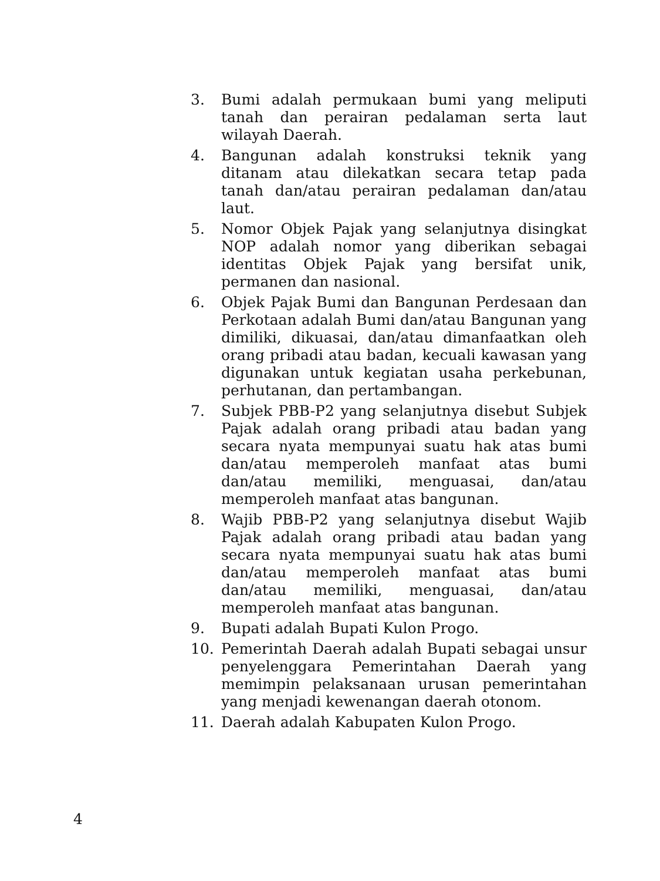3. Bumi adalah permukaan bumi yang meliputi tanah dan perairan pedalaman serta laut wilayah Daerah.
4. Bangunan adalah konstruksi teknik yang ditanam atau dilekatkan secara tetap pada tanah dan/atau perairan pedalaman dan/atau laut.
5. Nomor Objek Pajak yang selanjutnya disingkat NOP adalah nomor yang diberikan sebagai identitas Objek Pajak yang bersifat unik, permanen dan nasional.
6. Objek Pajak Bumi dan Bangunan Perdesaan dan Perkotaan adalah Bumi dan/atau Bangunan yang dimiliki, dikuasai, dan/atau dimanfaatkan oleh orang pribadi atau badan, kecuali kawasan yang digunakan untuk kegiatan usaha perkebunan, perhutanan, dan pertambangan.
7. Subjek PBB-P2 yang selanjutnya disebut Subjek Pajak adalah orang pribadi atau badan yang secara nyata mempunyai suatu hak atas bumi dan/atau memperoleh manfaat atas bumi dan/atau memiliki, menguasai, dan/atau memperoleh manfaat atas bangunan.
8. Wajib PBB-P2 yang selanjutnya disebut Wajib Pajak adalah orang pribadi atau badan yang secara nyata mempunyai suatu hak atas bumi dan/atau memperoleh manfaat atas bumi dan/atau memiliki, menguasai, dan/atau memperoleh manfaat atas bangunan.
9. Bupati adalah Bupati Kulon Progo.
10. Pemerintah Daerah adalah Bupati sebagai unsur penyelenggara Pemerintahan Daerah yang memimpin pelaksanaan urusan pemerintahan yang menjadi kewenangan daerah otonom.
11. Daerah adalah Kabupaten Kulon Progo.
4